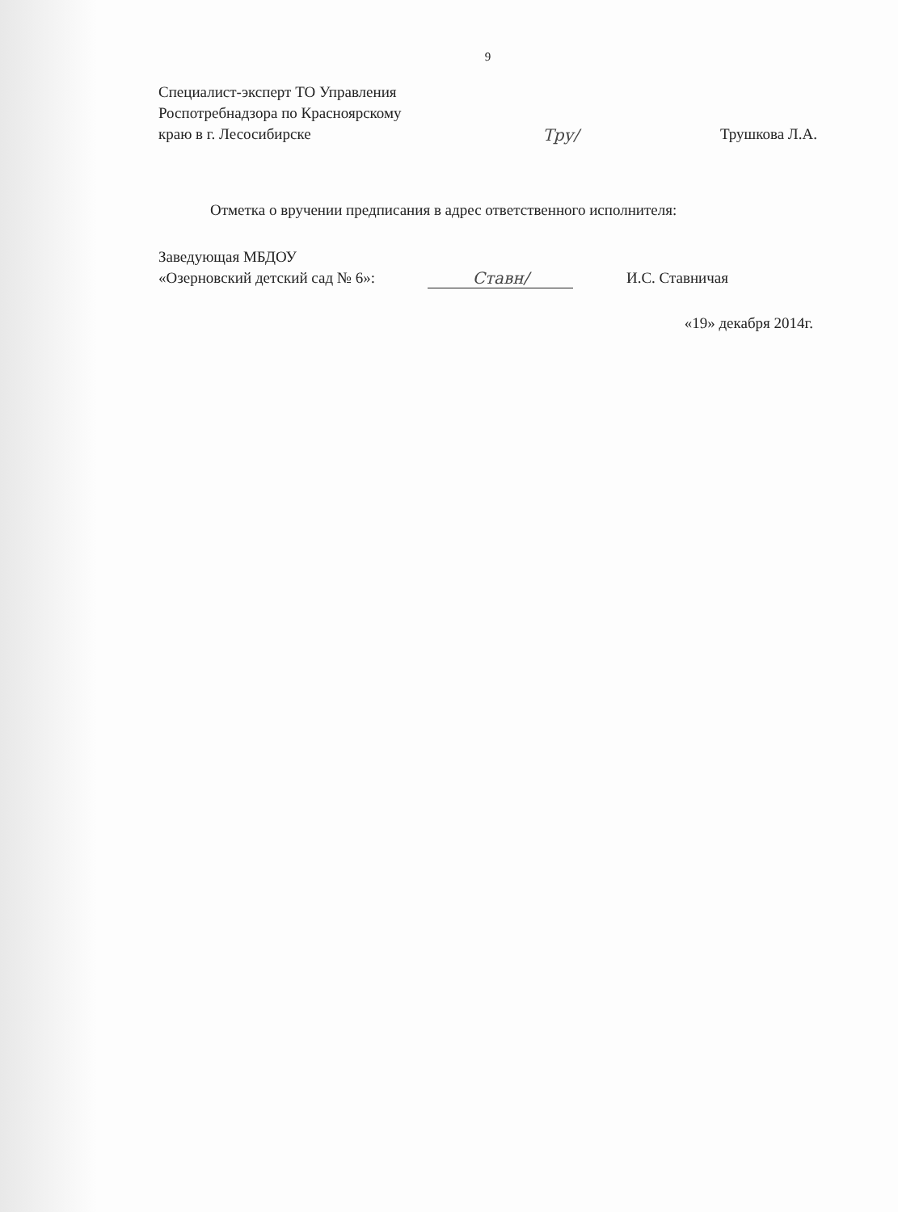9
Специалист-эксперт ТО Управления
Роспотребнадзора по Красноярскому
краю в г. Лесосибирске
Тру/
Трушкова Л.А.
Отметка о вручении предписания в адрес ответственного исполнителя:
Заведующая МБДОУ
«Озерновский детский сад № 6»:
Ставн/
И.С. Ставничая
«19» декабря 2014г.